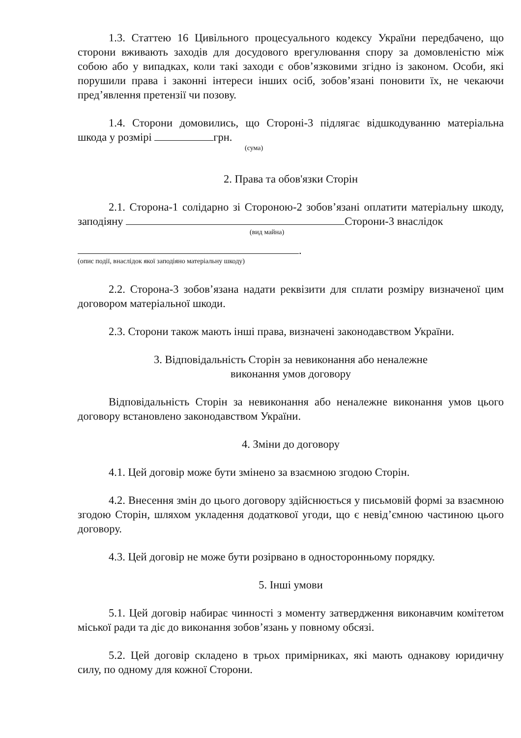1.3. Статтею 16 Цивільного процесуального кодексу України передбачено, що сторони вживають заходів для досудового врегулювання спору за домовленістю між собою або у випадках, коли такі заходи є обов’язковими згідно із законом. Особи, які порушили права і законні інтереси інших осіб, зобов’язані поновити їх, не чекаючи пред’явлення претензії чи позову.
1.4. Сторони домовились, що Стороні-3 підлягає відшкодуванню матеріальна шкода у розмірі грн.
(сума)
2. Права та обов'язки Сторін
2.1. Сторона-1 солідарно зі Стороною-2 зобов’язані оплатити матеріальну шкоду, заподіяну Сторони-3 внаслідок
(вид майна)
.
(опис події, внаслідок якої заподіяно матеріальну шкоду)
2.2. Сторона-3 зобов’язана надати реквізити для сплати розміру визначеної цим договором матеріальної шкоди.
2.3. Сторони також мають інші права, визначені законодавством України.
3. Відповідальність Сторін за невиконання або неналежне
виконання умов договору
Відповідальність Сторін за невиконання або неналежне виконання умов цього договору встановлено законодавством України.
4. Зміни до договору
4.1. Цей договір може бути змінено за взаємною згодою Сторін.
4.2. Внесення змін до цього договору здійснюється у письмовій формі за взаємною згодою Сторін, шляхом укладення додаткової угоди, що є невід’ємною частиною цього договору.
4.3. Цей договір не може бути розірвано в односторонньому порядку.
5. Інші умови
5.1. Цей договір набирає чинності з моменту затвердження виконавчим комітетом міської ради та діє до виконання зобов’язань у повному обсязі.
5.2. Цей договір складено в трьох примірниках, які мають однакову юридичну силу, по одному для кожної Сторони.